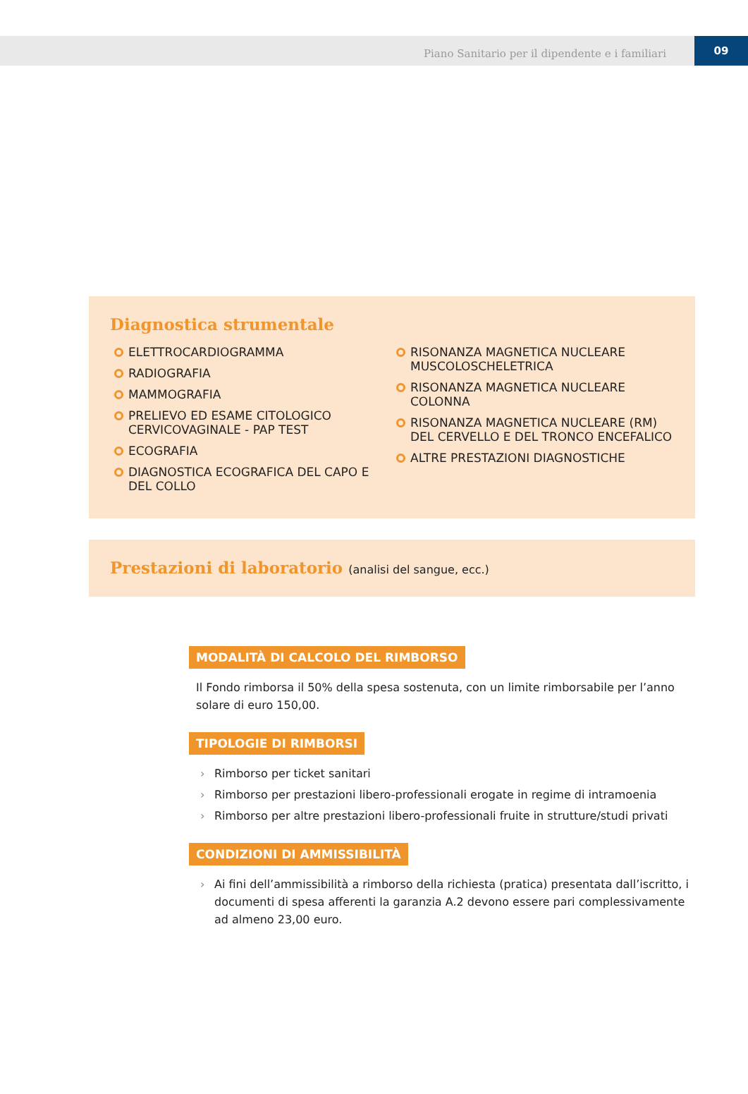Piano Sanitario per il dipendente e i familiari
09
Diagnostica strumentale
ELETTROCARDIOGRAMMA
RADIOGRAFIA
MAMMOGRAFIA
PRELIEVO ED ESAME CITOLOGICO CERVICOVAGINALE - PAP TEST
ECOGRAFIA
DIAGNOSTICA ECOGRAFICA DEL CAPO E DEL COLLO
RISONANZA MAGNETICA NUCLEARE MUSCOLOSCHELETRICA
RISONANZA MAGNETICA NUCLEARE COLONNA
RISONANZA MAGNETICA NUCLEARE (RM) DEL CERVELLO E DEL TRONCO ENCEFALICO
ALTRE PRESTAZIONI DIAGNOSTICHE
Prestazioni di laboratorio (analisi del sangue, ecc.)
MODALITÀ DI CALCOLO DEL RIMBORSO
Il Fondo rimborsa il 50% della spesa sostenuta, con un limite rimborsabile per l’anno solare di euro 150,00.
TIPOLOGIE DI RIMBORSI
› Rimborso per ticket sanitari
› Rimborso per prestazioni libero-professionali erogate in regime di intramoenia
› Rimborso per altre prestazioni libero-professionali fruite in strutture/studi privati
CONDIZIONI DI AMMISSIBILITÀ
› Ai fini dell’ammissibilità a rimborso della richiesta (pratica) presentata dall’iscritto, i documenti di spesa afferenti la garanzia A.2 devono essere pari complessivamente ad almeno 23,00 euro.